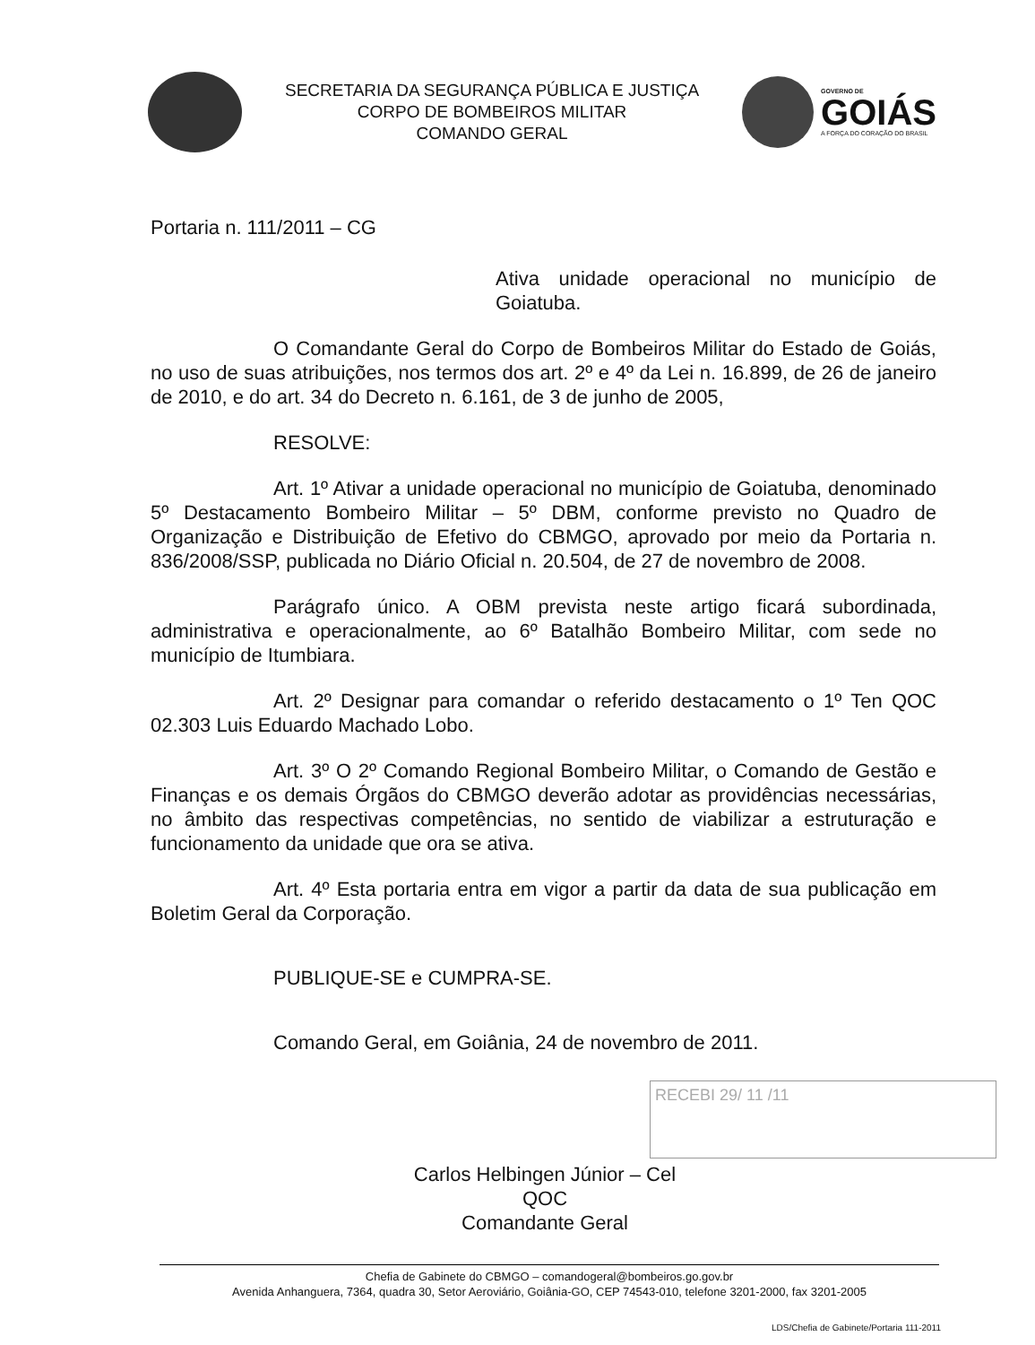SECRETARIA DA SEGURANÇA PÚBLICA E JUSTIÇA
CORPO DE BOMBEIROS MILITAR
COMANDO GERAL
GOVERNO DE
GOIÁS
A FORÇA DO CORAÇÃO DO BRASIL
Portaria n. 111/2011 – CG
Ativa unidade operacional no município de Goiatuba.
O Comandante Geral do Corpo de Bombeiros Militar do Estado de Goiás, no uso de suas atribuições, nos termos dos art. 2º e 4º da Lei n. 16.899, de 26 de janeiro de 2010, e do art. 34 do Decreto n. 6.161, de 3 de junho de 2005,
RESOLVE:
Art. 1º Ativar a unidade operacional no município de Goiatuba, denominado 5º Destacamento Bombeiro Militar – 5º DBM, conforme previsto no Quadro de Organização e Distribuição de Efetivo do CBMGO, aprovado por meio da Portaria n. 836/2008/SSP, publicada no Diário Oficial n. 20.504, de 27 de novembro de 2008.
Parágrafo único. A OBM prevista neste artigo ficará subordinada, administrativa e operacionalmente, ao 6º Batalhão Bombeiro Militar, com sede no município de Itumbiara.
Art. 2º Designar para comandar o referido destacamento o 1º Ten QOC 02.303 Luis Eduardo Machado Lobo.
Art. 3º O 2º Comando Regional Bombeiro Militar, o Comando de Gestão e Finanças e os demais Órgãos do CBMGO deverão adotar as providências necessárias, no âmbito das respectivas competências, no sentido de viabilizar a estruturação e funcionamento da unidade que ora se ativa.
Art. 4º Esta portaria entra em vigor a partir da data de sua publicação em Boletim Geral da Corporação.
PUBLIQUE-SE e CUMPRA-SE.
Comando Geral, em Goiânia, 24 de novembro de 2011.
Carlos Helbingen Júnior – Cel QOC
Comandante Geral
RECEBI 29/ 11 /11
Chefia de Gabinete do CBMGO – comandogeral@bombeiros.go.gov.br
Avenida Anhanguera, 7364, quadra 30, Setor Aeroviário, Goiânia-GO, CEP 74543-010, telefone 3201-2000, fax 3201-2005
LDS/Chefia de Gabinete/Portaria 111-2011